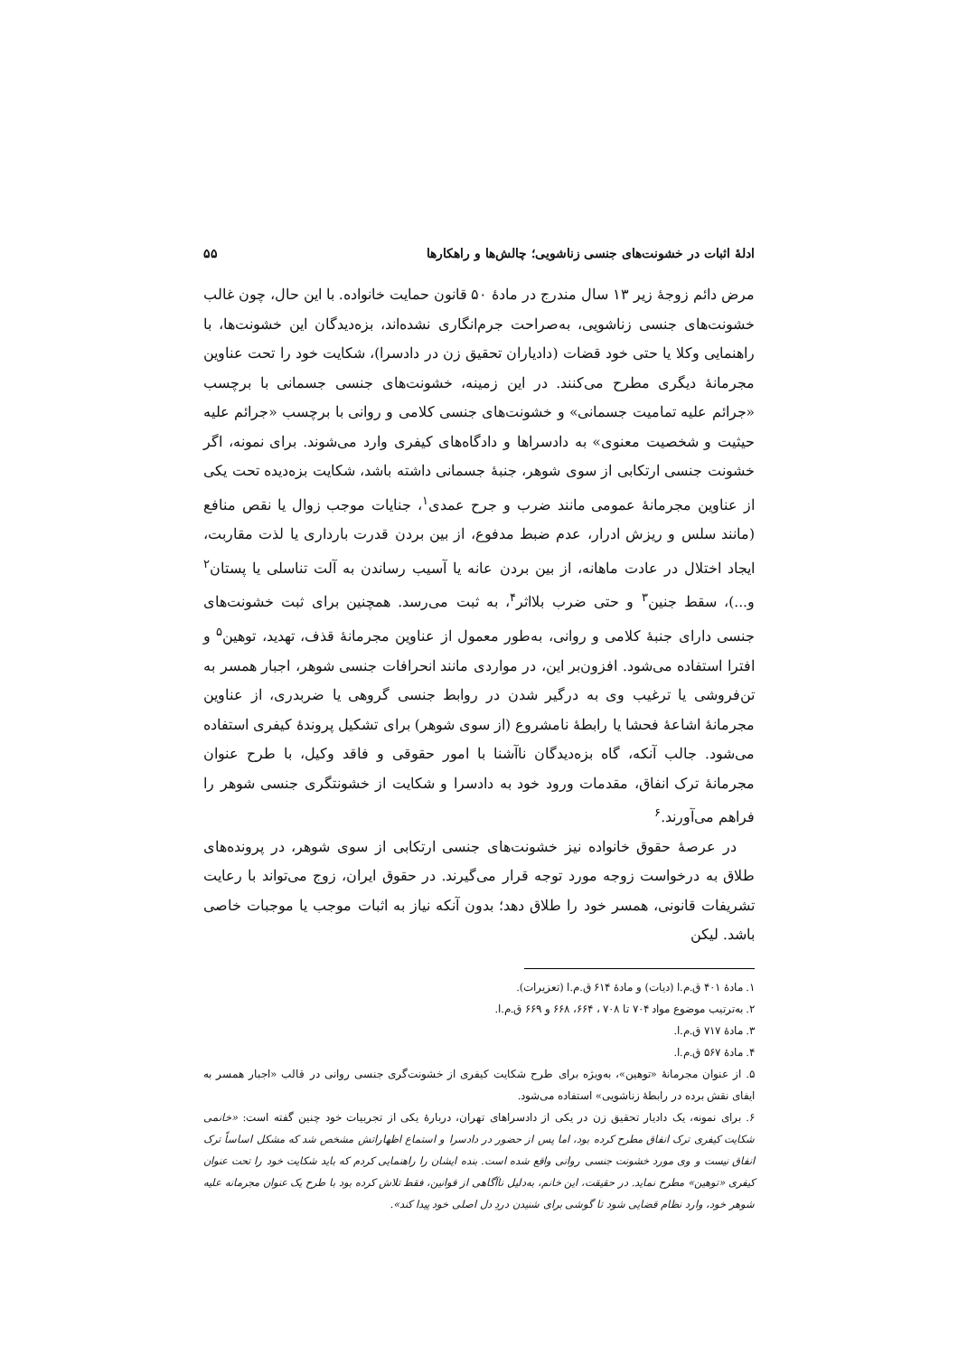ادلهٔ اثبات در خشونت‌های جنسی زناشویی؛ چالش‌ها و راهکارها ۵۵
مرض دائم زوجهٔ زیر ۱۳ سال مندرج در مادهٔ ۵۰ قانون حمایت خانواده. با این حال، چون غالب خشونت‌های جنسی زناشویی، به‌صراحت جرم‌انگاری نشده‌اند، بزه‌دیدگان این خشونت‌ها، با راهنمایی وکلا یا حتی خود قضات (دادیاران تحقیق زن در دادسرا)، شکایت خود را تحت عناوین مجرمانهٔ دیگری مطرح می‌کنند. در این زمینه، خشونت‌های جنسی جسمانی با برچسب «جرائم علیه تمامیت جسمانی» و خشونت‌های جنسی کلامی و روانی با برچسب «جرائم علیه حیثیت و شخصیت معنوی» به دادسراها و دادگاه‌های کیفری وارد می‌شوند. برای نمونه، اگر خشونت جنسی ارتکابی از سوی شوهر، جنبهٔ جسمانی داشته باشد، شکایت بزه‌دیده تحت یکی از عناوین مجرمانهٔ عمومی مانند ضرب و جرح عمدی<sup>۱</sup>، جنایات موجب زوال یا نقص منافع (مانند سلس و ریزش ادرار، عدم ضبط مدفوع، از بین بردن قدرت بارداری یا لذت مقاربت، ایجاد اختلال در عادت ماهانه، از بین بردن عانه یا آسیب رساندن به آلت تناسلی یا پستان<sup>۲</sup> و...)، سقط جنین<sup>۳</sup> و حتی ضرب بلااثر<sup>۴</sup>، به ثبت می‌رسد. همچنین برای ثبت خشونت‌های جنسی دارای جنبهٔ کلامی و روانی، به‌طور معمول از عناوین مجرمانهٔ قذف، تهدید، توهین<sup>۵</sup> و افترا استفاده می‌شود. افزون‌بر این، در مواردی مانند انحرافات جنسی شوهر، اجبار همسر به تن‌فروشی یا ترغیب وی به درگیر شدن در روابط جنسی گروهی یا ضربدری، از عناوین مجرمانهٔ اشاعهٔ فحشا یا رابطهٔ نامشروع (از سوی شوهر) برای تشکیل پروندهٔ کیفری استفاده می‌شود. جالب آنکه، گاه بزه‌دیدگان ناآشنا با امور حقوقی و فاقد وکیل، با طرح عنوان مجرمانهٔ ترک انفاق، مقدمات ورود خود به دادسرا و شکایت از خشونتگری جنسی شوهر را فراهم می‌آورند.<sup>۶</sup>
در عرصهٔ حقوق خانواده نیز خشونت‌های جنسی ارتکابی از سوی شوهر، در پرونده‌های طلاق به درخواست زوجه مورد توجه قرار می‌گیرند. در حقوق ایران، زوج می‌تواند با رعایت تشریفات قانونی، همسر خود را طلاق دهد؛ بدون آنکه نیاز به اثبات موجب یا موجبات خاصی باشد. لیکن
۱. مادهٔ ۴۰۱ ق.م.ا (دیات) و مادهٔ ۶۱۴ ق.م.ا (تعزیرات).
۲. به‌ترتیب موضوع مواد ۷۰۴ تا ۷۰۸ ، ۶۶۴، ۶۶۸ و ۶۶۹ ق.م.ا.
۳. مادهٔ ۷۱۷ ق.م.ا.
۴. مادهٔ ۵۶۷ ق.م.ا.
۵. از عنوان مجرمانهٔ «توهین»، به‌ویژه برای طرح شکایت کیفری از خشونت‌گری جنسی روانی در قالب «اجبار همسر به ایفای نقش برده در رابطهٔ زناشویی» استفاده می‌شود.
۶. برای نمونه، یک دادیار تحقیق زن در یکی از دادسراهای تهران، دربارهٔ یکی از تجربیات خود چنین گفته است: «خانمی شکایت کیفری ترک انفاق مطرح کرده بود، اما پس از حضور در دادسرا و استماع اظهاراتش مشخص شد که مشکل اساساً ترک انفاق نیست و وی مورد خشونت جنسی روانی واقع شده است. بنده ایشان را راهنمایی کردم که باید شکایت خود را تحت عنوان کیفری «توهین» مطرح نماید. در حقیقت، این خانم، به‌دلیل ناآگاهی از قوانین، فقط تلاش کرده بود با طرح یک عنوان مجرمانه علیه شوهر خود، وارد نظام قضایی شود تا گوشی برای شنیدن دردِ دل اصلی خود پیدا کند».